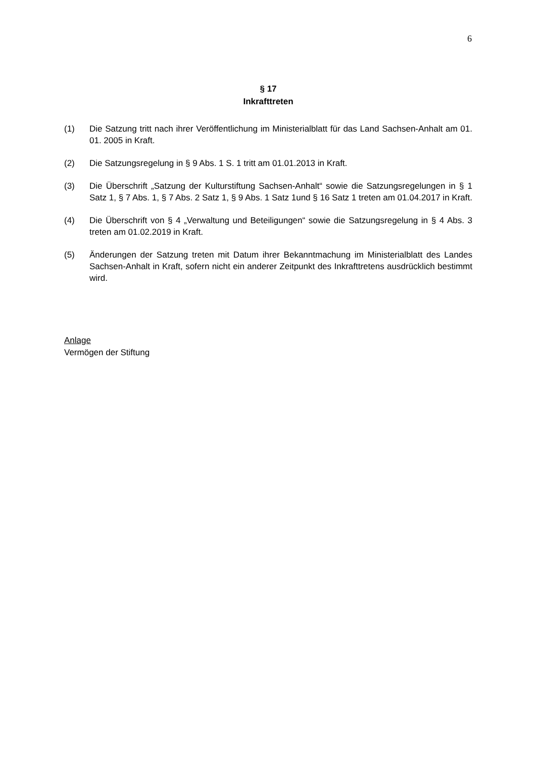6
§ 17
Inkrafttreten
(1) Die Satzung tritt nach ihrer Veröffentlichung im Ministerialblatt für das Land Sachsen-Anhalt am 01. 01. 2005 in Kraft.
(2) Die Satzungsregelung in § 9 Abs. 1 S. 1 tritt am 01.01.2013 in Kraft.
(3) Die Überschrift „Satzung der Kulturstiftung Sachsen-Anhalt“ sowie die Satzungsregelungen in § 1 Satz 1, § 7 Abs. 1, § 7 Abs. 2 Satz 1, § 9 Abs. 1 Satz 1und § 16 Satz 1 treten am 01.04.2017 in Kraft.
(4) Die Überschrift von § 4 „Verwaltung und Beteiligungen“ sowie die Satzungsregelung in § 4 Abs. 3 treten am 01.02.2019 in Kraft.
(5) Änderungen der Satzung treten mit Datum ihrer Bekanntmachung im Ministerialblatt des Landes Sachsen-Anhalt in Kraft, sofern nicht ein anderer Zeitpunkt des Inkrafttretens ausdrücklich bestimmt wird.
Anlage
Vermögen der Stiftung